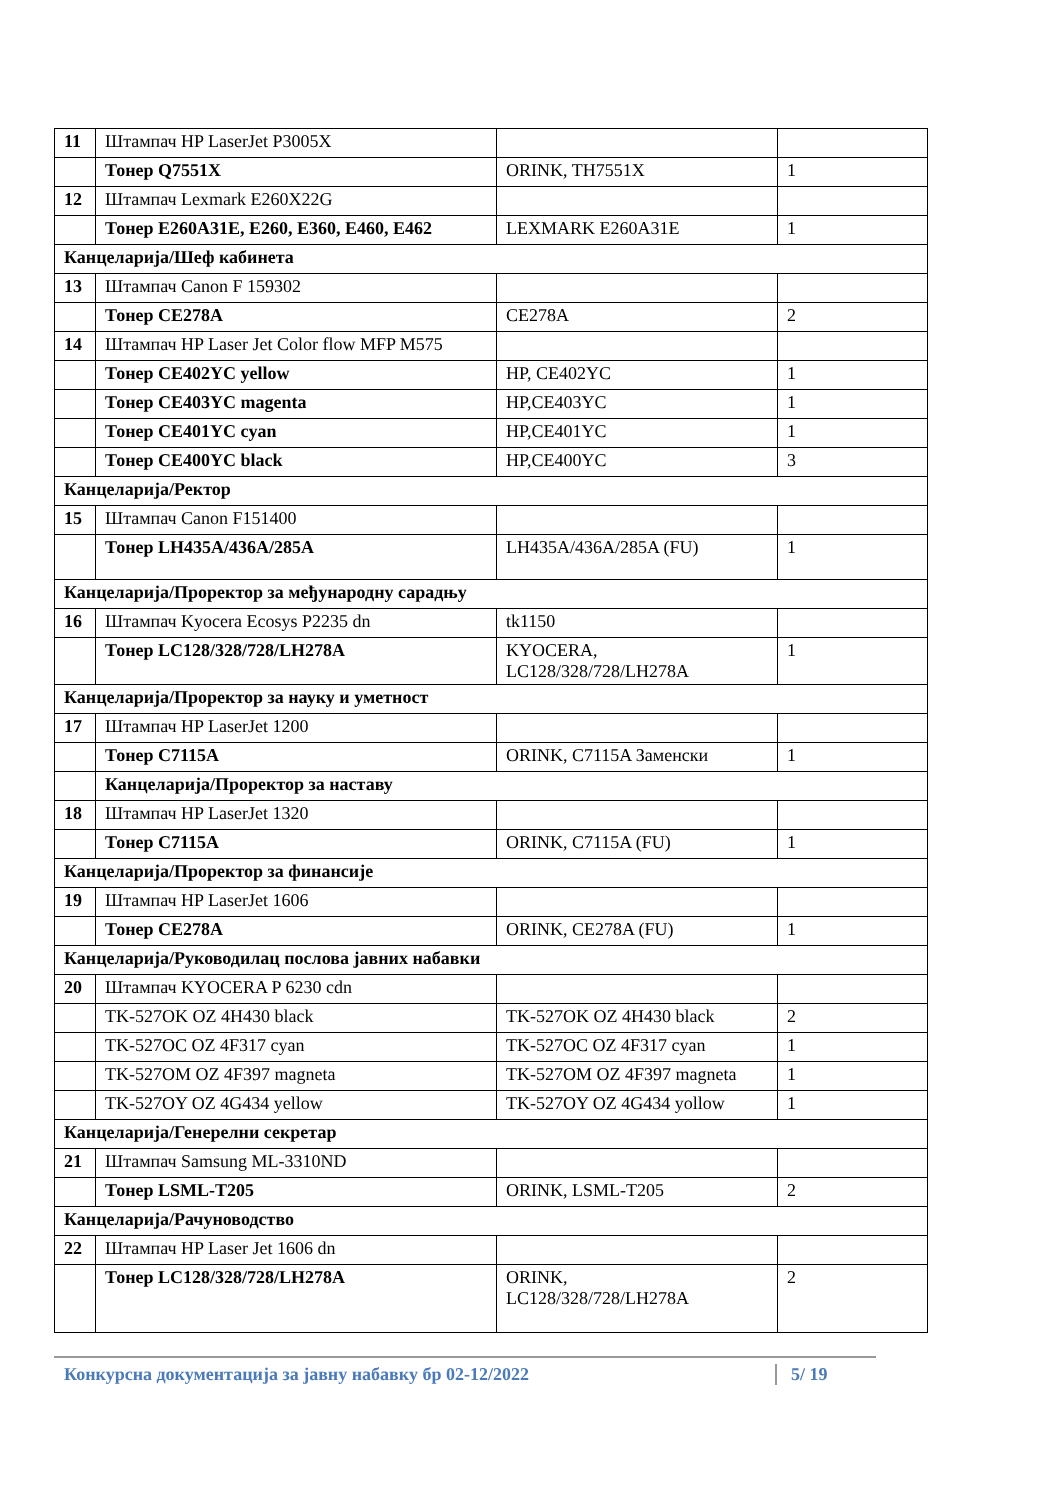| 11 | Штампач HP LaserJet P3005X | | |
| | Тонер Q7551X | ORINK, TH7551X | 1 |
| 12 | Штампач Lexmark E260X22G | | |
| | Тонер E260A31E, E260, E360, E460, E462 | LEXMARK E260A31E | 1 |
| Канцеларија/Шеф кабинета | | | |
| 13 | Штампач Canon F 159302 | | |
| | Тонер CE278A | CE278A | 2 |
| 14 | Штампач HP Laser Jet Color flow MFP M575 | | |
| | Тонер CE402YC yellow | HP, CE402YC | 1 |
| | Тонер CE403YC magenta | HP,CE403YC | 1 |
| | Тонер CE401YC cyan | HP,CE401YC | 1 |
| | Тонер CE400YC black | HP,CE400YC | 3 |
| Канцеларија/Ректор | | | |
| 15 | Штампач Canon F151400 | | |
| | Тонер LH435A/436A/285A | LH435A/436A/285A (FU) | 1 |
| Канцеларија/Проректор за међународну сарадњу | | | |
| 16 | Штампач Kyocera Ecosys P2235 dn | tk1150 | |
| | Тонер LC128/328/728/LH278A | KYOCERA, LC128/328/728/LH278A | 1 |
| Канцеларија/Проректор за науку и уметност | | | |
| 17 | Штампач HP LaserJet 1200 | | |
| | Тонер C7115A | ORINK, C7115A Заменски | 1 |
| | Канцеларија/Проректор за наставу | | |
| 18 | Штампач HP LaserJet 1320 | | |
| | Тонер C7115A | ORINK, C7115A (FU) | 1 |
| Канцеларија/Проректор за финансије | | | |
| 19 | Штампач HP LaserJet 1606 | | |
| | Тонер CE278A | ORINK, CE278A (FU) | 1 |
| Канцеларија/Руководилац послова јавних набавки | | | |
| 20 | Штампач KYOCERA P 6230 cdn | | |
| | TK-527OK OZ 4H430 black | TK-527OK OZ 4H430 black | 2 |
| | TK-527OC OZ 4F317 cyan | TK-527OC OZ 4F317 cyan | 1 |
| | TK-527OM OZ 4F397 magneta | TK-527OM OZ 4F397 magneta | 1 |
| | TK-527OY OZ 4G434 yellow | TK-527OY OZ 4G434 yollow | 1 |
| Канцеларија/Генерелни секретар | | | |
| 21 | Штампач Samsung ML-3310ND | | |
| | Тонер LSML-T205 | ORINK, LSML-T205 | 2 |
| Канцеларија/Рачуноводство | | | |
| 22 | Штампач HP Laser Jet 1606 dn | | |
| | Тонер LC128/328/728/LH278A | ORINK, LC128/328/728/LH278A | 2 |
Конкурсна документација за јавну набавку бр 02-12/2022
5/ 19